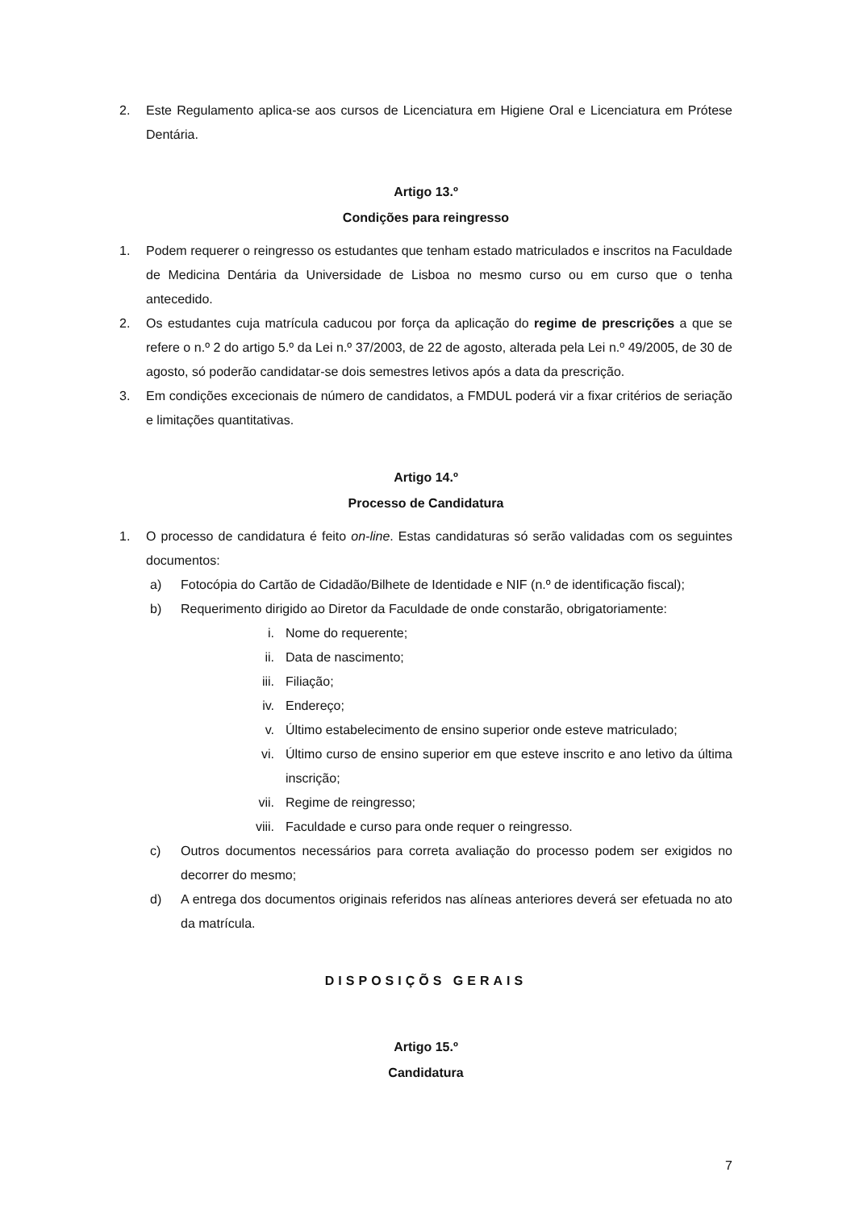2. Este Regulamento aplica-se aos cursos de Licenciatura em Higiene Oral e Licenciatura em Prótese Dentária.
Artigo 13.º
Condições para reingresso
1. Podem requerer o reingresso os estudantes que tenham estado matriculados e inscritos na Faculdade de Medicina Dentária da Universidade de Lisboa no mesmo curso ou em curso que o tenha antecedido.
2. Os estudantes cuja matrícula caducou por força da aplicação do regime de prescrições a que se refere o n.º 2 do artigo 5.º da Lei n.º 37/2003, de 22 de agosto, alterada pela Lei n.º 49/2005, de 30 de agosto, só poderão candidatar-se dois semestres letivos após a data da prescrição.
3. Em condições excecionais de número de candidatos, a FMDUL poderá vir a fixar critérios de seriação e limitações quantitativas.
Artigo 14.º
Processo de Candidatura
1. O processo de candidatura é feito on-line. Estas candidaturas só serão validadas com os seguintes documentos:
a) Fotocópia do Cartão de Cidadão/Bilhete de Identidade e NIF (n.º de identificação fiscal);
b) Requerimento dirigido ao Diretor da Faculdade de onde constarão, obrigatoriamente:
i. Nome do requerente;
ii. Data de nascimento;
iii. Filiação;
iv. Endereço;
v. Último estabelecimento de ensino superior onde esteve matriculado;
vi. Último curso de ensino superior em que esteve inscrito e ano letivo da última inscrição;
vii. Regime de reingresso;
viii. Faculdade e curso para onde requer o reingresso.
c) Outros documentos necessários para correta avaliação do processo podem ser exigidos no decorrer do mesmo;
d) A entrega dos documentos originais referidos nas alíneas anteriores deverá ser efetuada no ato da matrícula.
DISPOSIÇÕS GERAIS
Artigo 15.º
Candidatura
7